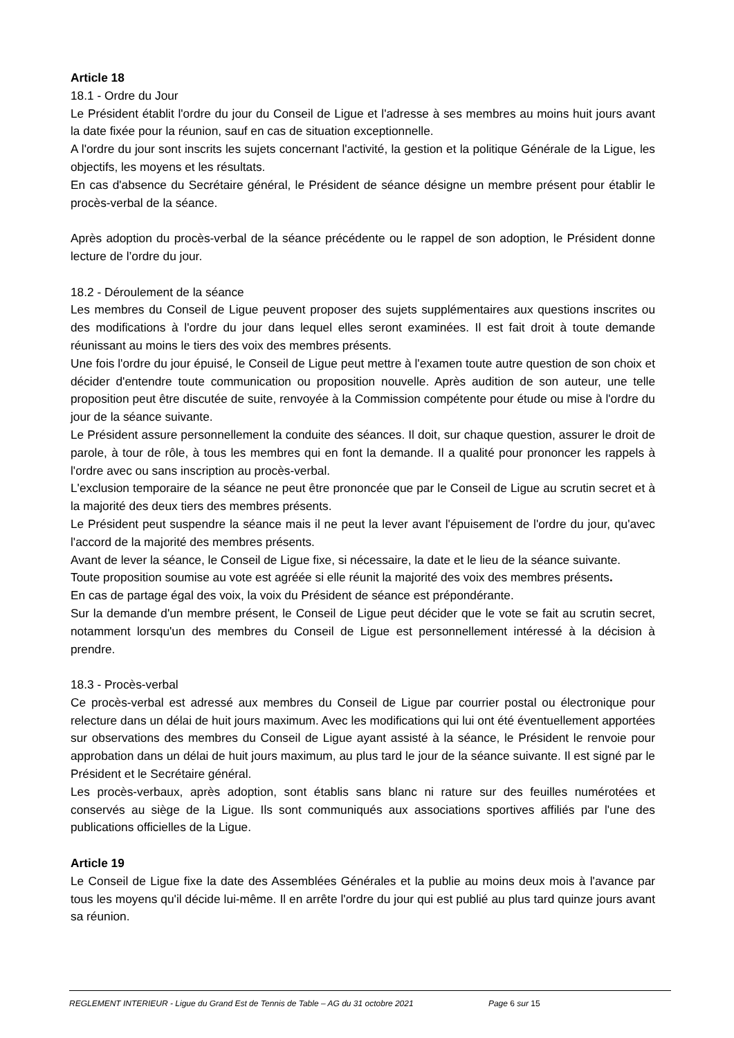Article 18
18.1 - Ordre du Jour
Le Président établit l'ordre du jour du Conseil de Ligue et l'adresse à ses membres au moins huit jours avant la date fixée pour la réunion, sauf en cas de situation exceptionnelle.
A l'ordre du jour sont inscrits les sujets concernant l'activité, la gestion et la politique Générale de la Ligue, les objectifs, les moyens et les résultats.
En cas d'absence du Secrétaire général, le Président de séance désigne un membre présent pour établir le procès-verbal de la séance.
Après adoption du procès-verbal de la séance précédente ou le rappel de son adoption, le Président donne lecture de l’ordre du jour.
18.2 - Déroulement de la séance
Les membres du Conseil de Ligue peuvent proposer des sujets supplémentaires aux questions inscrites ou des modifications à l'ordre du jour dans lequel elles seront examinées. Il est fait droit à toute demande réunissant au moins le tiers des voix des membres présents.
Une fois l'ordre du jour épuisé, le Conseil de Ligue peut mettre à l'examen toute autre question de son choix et décider d'entendre toute communication ou proposition nouvelle. Après audition de son auteur, une telle proposition peut être discutée de suite, renvoyée à la Commission compétente pour étude ou mise à l'ordre du jour de la séance suivante.
Le Président assure personnellement la conduite des séances. Il doit, sur chaque question, assurer le droit de parole, à tour de rôle, à tous les membres qui en font la demande. Il a qualité pour prononcer les rappels à l'ordre avec ou sans inscription au procès-verbal.
L'exclusion temporaire de la séance ne peut être prononcée que par le Conseil de Ligue au scrutin secret et à la majorité des deux tiers des membres présents.
Le Président peut suspendre la séance mais il ne peut la lever avant l'épuisement de l'ordre du jour, qu'avec l'accord de la majorité des membres présents.
Avant de lever la séance, le Conseil de Ligue fixe, si nécessaire, la date et le lieu de la séance suivante.
Toute proposition soumise au vote est agréée si elle réunit la majorité des voix des membres présents.
En cas de partage égal des voix, la voix du Président de séance est prépondérante.
Sur la demande d'un membre présent, le Conseil de Ligue peut décider que le vote se fait au scrutin secret, notamment lorsqu'un des membres du Conseil de Ligue est personnellement intéressé à la décision à prendre.
18.3 - Procès-verbal
Ce procès-verbal est adressé aux membres du Conseil de Ligue par courrier postal ou électronique pour relecture dans un délai de huit jours maximum. Avec les modifications qui lui ont été éventuellement apportées sur observations des membres du Conseil de Ligue ayant assisté à la séance, le Président le renvoie pour approbation dans un délai de huit jours maximum, au plus tard le jour de la séance suivante. Il est signé par le Président et le Secrétaire général.
Les procès-verbaux, après adoption, sont établis sans blanc ni rature sur des feuilles numérotées et conservés au siège de la Ligue. Ils sont communiqués aux associations sportives affiliés par l'une des publications officielles de la Ligue.
Article 19
Le Conseil de Ligue fixe la date des Assemblées Générales et la publie au moins deux mois à l'avance par tous les moyens qu'il décide lui-même. Il en arrête l'ordre du jour qui est publié au plus tard quinze jours avant sa réunion.
REGLEMENT INTERIEUR - Ligue du Grand Est de Tennis de Table – AG du 31 octobre 2021 Page 6 sur 15